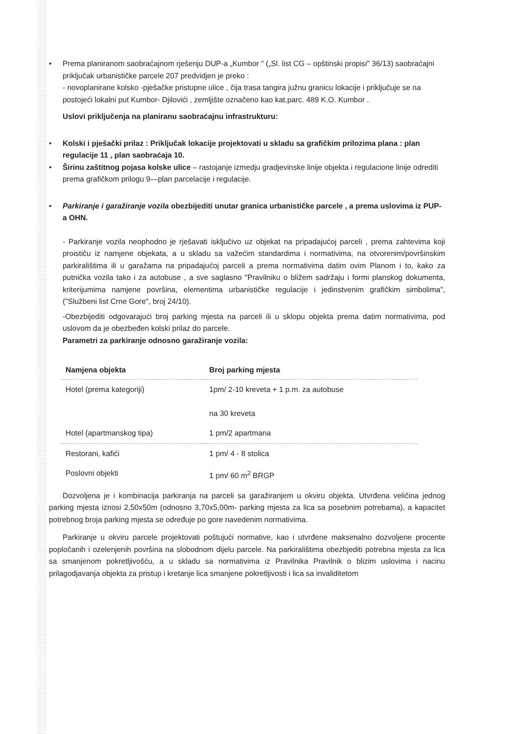• Prema planiranom saobraćajnom rješenju DUP-a „Kumbor " („Sl. list CG – opštinski propisi" 36/13) saobraćajni priključak urbanističke parcele 207 predvidjen je preko :
- novoplanirane kolsko -pješačke pristupne ulice , čija trasa tangira južnu granicu lokacije i priključuje se na postojeći lokalni put Kumbor- Djilovići , zemljište označeno kao kat.parc. 489 K.O. Kumbor .
Uslovi priključenja na planiranu saobraćajnu infrastrukturu:
• Kolski i pješački prilaz : Priključak lokacije projektovati u skladu sa grafičkim prilozima plana : plan regulacije 11 , plan saobraćaja 10.
• Širinu zaštitnog pojasa kolske ulice – rastojanje izmedju gradjevinske linije objekta i regulacione linije odrediti prema grafičkom prilogu 9—plan parcelacije i regulacije.
• Parkiranje i garažiranje vozila obezbijediti unutar granica urbanističke parcele , a prema uslovima iz PUP-a OHN.
- Parkiranje vozila neophodno je rješavati isključivo uz objekat na pripadajućoj parceli , prema zahtevima koji proističu iz namjene objekata, a u skladu sa važećim standardima i normativima, na otvorenim/površinskim parkiralištima ili u garažama na pripadajućoj parceli a prema normativima datim ovim Planom i to, kako za putnička vozila tako i za autobuse , a sve saglasno "Pravilniku o bližem sadržaju i formi planskog dokumenta, kriterijumima namjene površina, elementima urbanističke regulacije i jedinstvenim grafičkim simbolima", ("Službeni list Crne Gore", broj 24/10).
-Obezbijediti odgovarajući broj parking mjesta na parceli ili u sklopu objekta prema datim normativima, pod uslovom da je obezbeđen kolski prilaz do parcele.
Parametri za parkiranje odnosno garažiranje vozila:
| Namjena objekta | Broj parking mjesta |
| --- | --- |
| Hotel (prema kategoriji) | 1pm/ 2-10 kreveta + 1 p.m. za autobuse na 30 kreveta |
| Hotel (apartmanskog tipa) | 1 pm/2 apartmana |
| Restorani, kafići | 1 pm/ 4 - 8 stolica |
| Poslovni objekti | 1 pm/ 60 m<sup>2</sup> BRGP |
Dozvoljena je i kombinacija parkiranja na parceli sa garažiranjem u okviru objekta. Utvrđena veličina jednog parking mjesta iznosi 2,50x50m (odnosno 3,70x5,00m- parking mjesta za lica sa posebnim potrebama), a kapacitet potrebnog broja parking mjesta se određuje po gore navedenim normativima.
Parkiranje u okviru parcele projektovati poštujući normative, kao i utvrđene maksimalno dozvoljene procente popločanih i ozelenjenih površina na slobodnom dijelu parcele. Na parkiralištima obezbjediti potrebna mjesta za lica sa smanjenom pokretljivošću, a u skladu sa normativima iz Pravilnika Pravilnik o blizim uslovima i nacinu prilagodjavanja objekta za pristup i kretanje lica smanjene pokretljivosti i lica sa invaliditetom